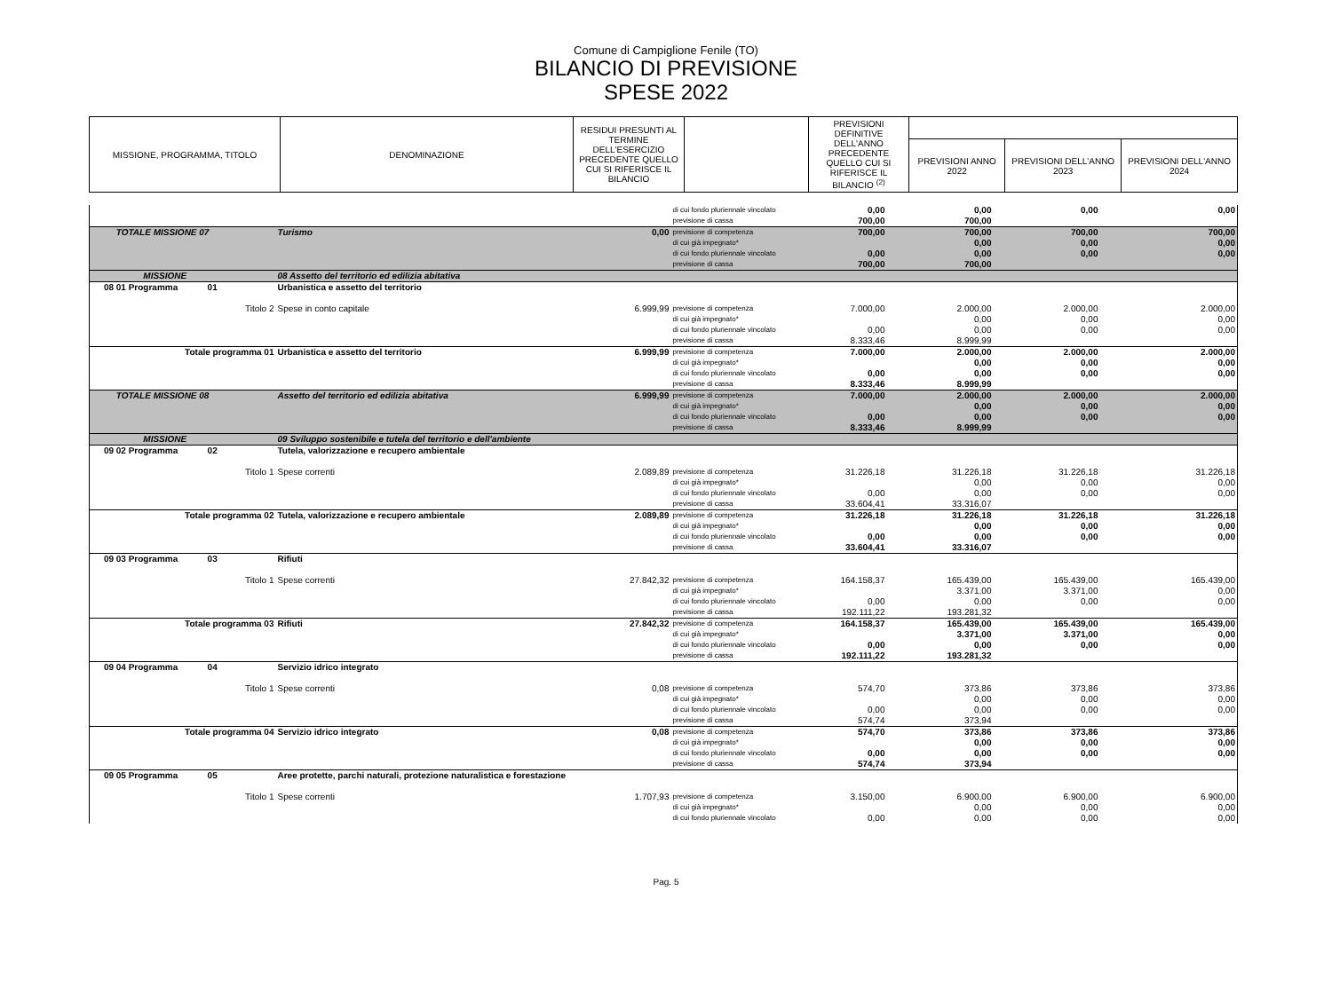Comune di Campiglione Fenile (TO)
BILANCIO DI PREVISIONE
SPESE 2022
| MISSIONE, PROGRAMMA, TITOLO | DENOMINAZIONE | RESIDUI PRESUNTI AL TERMINE DELL'ESERCIZIO PRECEDENTE QUELLO CUI SI RIFERISCE IL BILANCIO | | PREVISIONI DEFINITIVE DELL'ANNO PRECEDENTE QUELLO CUI SI RIFERISCE IL BILANCIO <sup>(2)</sup> | | | |
| --- | --- | --- | --- | --- | --- | --- | --- |
| | | | | | PREVISIONI ANNO 2022 | PREVISIONI DELL'ANNO 2023 | PREVISIONI DELL'ANNO 2024 |
| | | | di cui fondo pluriennale vincolato | 0,00 | 0,00 | 0,00 | 0,00 |
| | | | previsione di cassa | 700,00 | 700,00 | | |
| TOTALE MISSIONE 07 | Turismo | 0,00 | previsione di competenza | 700,00 | 700,00 | 700,00 | 700,00 |
| | | | di cui già impegnato* | | 0,00 | 0,00 | 0,00 |
| | | | di cui fondo pluriennale vincolato | 0,00 | 0,00 | 0,00 | 0,00 |
| | | | previsione di cassa | 700,00 | 700,00 | | |
| MISSIONE | 08 Assetto del territorio ed edilizia abitativa | | | | | | |
| 08 01 Programma 01 | Urbanistica e assetto del territorio | | | | | | |
| Titolo 2 | Spese in conto capitale | 6.999,99 | previsione di competenza | 7.000,00 | 2.000,00 | 2.000,00 | 2.000,00 |
| | | | di cui già impegnato* | | 0,00 | 0,00 | 0,00 |
| | | | di cui fondo pluriennale vincolato | 0,00 | 0,00 | 0,00 | 0,00 |
| | | | previsione di cassa | 8.333,46 | 8.999,99 | | |
| Totale programma 01 | Urbanistica e assetto del territorio | 6.999,99 | previsione di competenza | 7.000,00 | 2.000,00 | 2.000,00 | 2.000,00 |
| | | | di cui già impegnato* | | 0,00 | 0,00 | 0,00 |
| | | | di cui fondo pluriennale vincolato | 0,00 | 0,00 | 0,00 | 0,00 |
| | | | previsione di cassa | 8.333,46 | 8.999,99 | | |
| TOTALE MISSIONE 08 | Assetto del territorio ed edilizia abitativa | 6.999,99 | previsione di competenza | 7.000,00 | 2.000,00 | 2.000,00 | 2.000,00 |
| | | | di cui già impegnato* | | 0,00 | 0,00 | 0,00 |
| | | | di cui fondo pluriennale vincolato | 0,00 | 0,00 | 0,00 | 0,00 |
| | | | previsione di cassa | 8.333,46 | 8.999,99 | | |
| MISSIONE | 09 Sviluppo sostenibile e tutela del territorio e dell'ambiente | | | | | | |
| 09 02 Programma 02 | Tutela, valorizzazione e recupero ambientale | | | | | | |
| Titolo 1 | Spese correnti | 2.089,89 | previsione di competenza | 31.226,18 | 31.226,18 | 31.226,18 | 31.226,18 |
| | | | di cui già impegnato* | | 0,00 | 0,00 | 0,00 |
| | | | di cui fondo pluriennale vincolato | 0,00 | 0,00 | 0,00 | 0,00 |
| | | | previsione di cassa | 33.604,41 | 33.316,07 | | |
| Totale programma 02 | Tutela, valorizzazione e recupero ambientale | 2.089,89 | previsione di competenza | 31.226,18 | 31.226,18 | 31.226,18 | 31.226,18 |
| | | | di cui già impegnato* | | 0,00 | 0,00 | 0,00 |
| | | | di cui fondo pluriennale vincolato | 0,00 | 0,00 | 0,00 | 0,00 |
| | | | previsione di cassa | 33.604,41 | 33.316,07 | | |
| 09 03 Programma 03 | Rifiuti | | | | | | |
| Titolo 1 | Spese correnti | 27.842,32 | previsione di competenza | 164.158,37 | 165.439,00 | 165.439,00 | 165.439,00 |
| | | | di cui già impegnato* | | 3.371,00 | 3.371,00 | 0,00 |
| | | | di cui fondo pluriennale vincolato | 0,00 | 0,00 | 0,00 | 0,00 |
| | | | previsione di cassa | 192.111,22 | 193.281,32 | | |
| Totale programma 03 | Rifiuti | 27.842,32 | previsione di competenza | 164.158,37 | 165.439,00 | 165.439,00 | 165.439,00 |
| | | | di cui già impegnato* | | 3.371,00 | 3.371,00 | 0,00 |
| | | | di cui fondo pluriennale vincolato | 0,00 | 0,00 | 0,00 | 0,00 |
| | | | previsione di cassa | 192.111,22 | 193.281,32 | | |
| 09 04 Programma 04 | Servizio idrico integrato | | | | | | |
| Titolo 1 | Spese correnti | 0,08 | previsione di competenza | 574,70 | 373,86 | 373,86 | 373,86 |
| | | | di cui già impegnato* | | 0,00 | 0,00 | 0,00 |
| | | | di cui fondo pluriennale vincolato | 0,00 | 0,00 | 0,00 | 0,00 |
| | | | previsione di cassa | 574,74 | 373,94 | | |
| Totale programma 04 | Servizio idrico integrato | 0,08 | previsione di competenza | 574,70 | 373,86 | 373,86 | 373,86 |
| | | | di cui già impegnato* | | 0,00 | 0,00 | 0,00 |
| | | | di cui fondo pluriennale vincolato | 0,00 | 0,00 | 0,00 | 0,00 |
| | | | previsione di cassa | 574,74 | 373,94 | | |
| 09 05 Programma 05 | Aree protette, parchi naturali, protezione naturalistica e forestazione | | | | | | |
| Titolo 1 | Spese correnti | 1.707,93 | previsione di competenza | 3.150,00 | 6.900,00 | 6.900,00 | 6.900,00 |
| | | | di cui già impegnato* | | 0,00 | 0,00 | 0,00 |
| | | | di cui fondo pluriennale vincolato | 0,00 | 0,00 | 0,00 | 0,00 |
Pag. 5